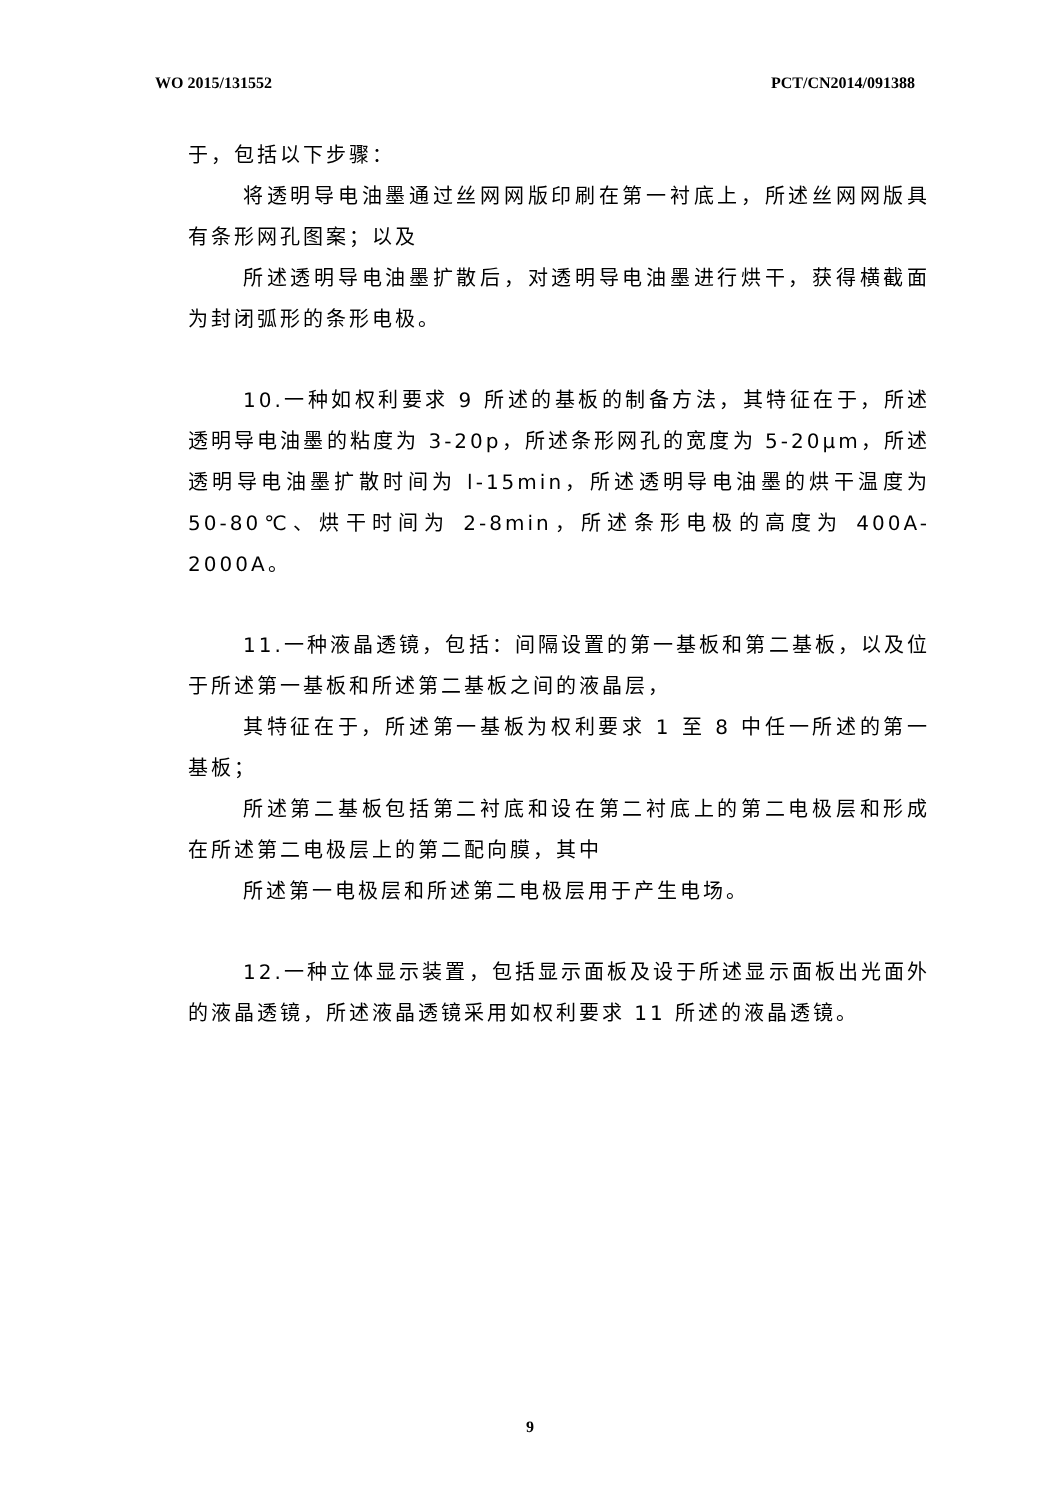WO 2015/131552 PCT/CN2014/091388
于，包括以下步骤：
将透明导电油墨通过丝网网版印刷在第一衬底上，所述丝网网版具有条形网孔图案；以及
所述透明导电油墨扩散后，对透明导电油墨进行烘干，获得横截面为封闭弧形的条形电极。
10.一种如权利要求 9 所述的基板的制备方法，其特征在于，所述透明导电油墨的粘度为 3-20p，所述条形网孔的宽度为 5-20μm，所述透明导电油墨扩散时间为 l-15min，所述透明导电油墨的烘干温度为 50-80℃、烘干时间为 2-8min，所述条形电极的高度为 400A-2000A。
11.一种液晶透镜，包括：间隔设置的第一基板和第二基板，以及位于所述第一基板和所述第二基板之间的液晶层，
其特征在于，所述第一基板为权利要求 1 至 8 中任一所述的第一基板；
所述第二基板包括第二衬底和设在第二衬底上的第二电极层和形成在所述第二电极层上的第二配向膜，其中
所述第一电极层和所述第二电极层用于产生电场。
12.一种立体显示装置，包括显示面板及设于所述显示面板出光面外的液晶透镜，所述液晶透镜采用如权利要求 11 所述的液晶透镜。
9